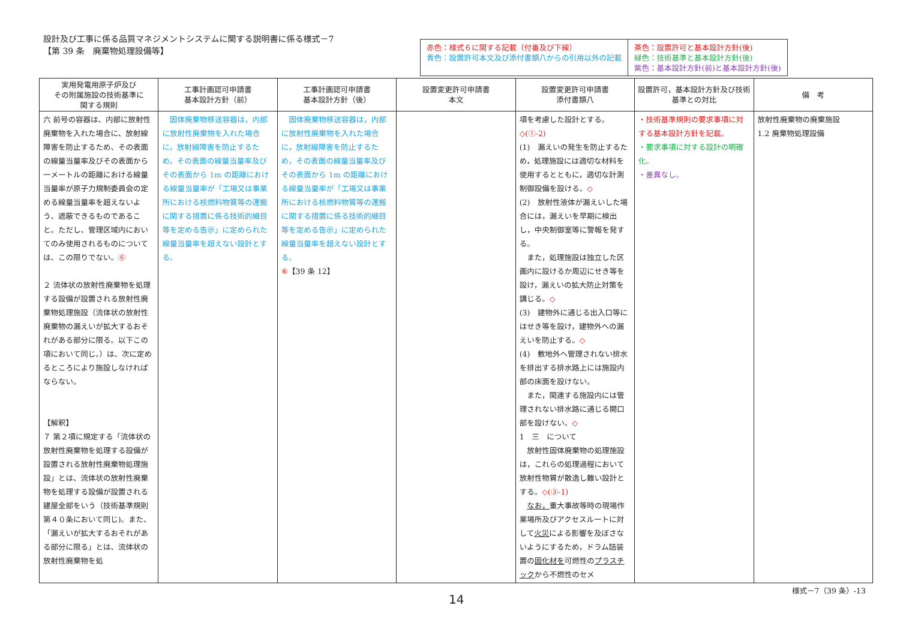設計及び工事に係る品質マネジメントシステムに関する説明書に係る様式－7
【第 39 条　廃棄物処理設備等】
赤色：様式６に関する記載（付番及び下線）
青色：設置許可本文及び添付書類八からの引用以外の記載
茶色：設置許可と基本設計方針(後)
緑色：技術基準と基本設計方針(後)
紫色：基本設計方針(前)と基本設計方針(後)
| 実用発電用原子炉及び その附属施設の技術基準に 関する規則 | 工事計画認可申請書 基本設計方針（前） | 工事計画認可申請書 基本設計方針（後） | 設置変更許可申請書 本文 | 設置変更許可申請書 添付書類八 | 設置許可，基本設計方針及び技術基準との対比 | 備 考 |
| --- | --- | --- | --- | --- | --- | --- |
| 六 前号の容器は、内部に放射性廃棄物を入れた場合に、放射線障害を防止するため、その表面の線量当量率及びその表面から一メートルの距離における線量当量率が原子力規制委員会の定める線量当量率を超えないよう、遮蔽できるものであること。ただし、管理区域内においてのみ使用されるものについては、この限りでない。 ⑥ ２ 流体状の放射性廃棄物を処理する設備が設置される放射性廃棄物処理施設（流体状の放射性廃棄物の漏えいが拡大するおそれがある部分に限る。以下この項において同じ。）は、次に定めるところにより施設しなければならない。 【解釈】 ７ 第２項に規定する「流体状の放射性廃棄物を処理する設備が設置される放射性廃棄物処理施設」とは、流体状の放射性廃棄物を処理する設備が設置される建屋全部をいう（技術基準規則第４０条において同じ)。また、「漏えいが拡大するおそれがある部分に限る」とは、流体状の放射性廃棄物を処 | 固体廃棄物移送容器は，内部に放射性廃棄物を入れた場合に，放射線障害を防止するため，その表面の線量当量率及びその表面から 1m の距離における線量当量率が「工場又は事業所における核燃料物質等の運搬に関する措置に係る技術的細目等を定める告示」に定められた線量当量率を超えない設計とする。 | 固体廃棄物移送容器は，内部に放射性廃棄物を入れた場合に，放射線障害を防止するため，その表面の線量当量率及びその表面から 1m の距離における線量当量率が「工場又は事業所における核燃料物質等の運搬に関する措置に係る技術的細目等を定める告示」に定められた線量当量率を超えない設計とする。 ⑥ 【39 条 12】 | | 項を考慮した設計とする。 ◇(①-2) (1) 漏えいの発生を防止するため，処理施設には適切な材料を使用するとともに，適切な計測制御設備を設ける。 ◇ (2) 放射性液体が漏えいした場合には，漏えいを早期に検出し，中央制御室等に警報を発する。 また，処理施設は独立した区画内に設けるか周辺にせき等を設け，漏えいの拡大防止対策を講じる。 ◇ (3) 建物外に通じる出入口等にはせき等を設け，建物外への漏えいを防止する。 ◇ (4) 敷地外へ管理されない排水を排出する排水路上には施設内部の床面を設けない。 また，関連する施設内には管理されない排水路に通じる開口部を設けない。 ◇ 1 三 について 放射性固体廃棄物の処理施設は，これらの処理過程において放射性物質が散逸し難い設計とする。 ◇(③-1) なお， 重大事故等時の現場作業場所及びアクセスルートに対して 火災 による影響を及ぼさないようにするため，ドラム詰装置の 固化材を 可燃性の プラスチック から不燃性のセメ | ・技術基準規則の要求事項に対する基本設計方針を記載。 ・要求事項に対する設計の明確化。 ・差異なし。 | 放射性廃棄物の廃棄施設 1.2 廃棄物処理設備 |
様式－7（39 条）-13
14